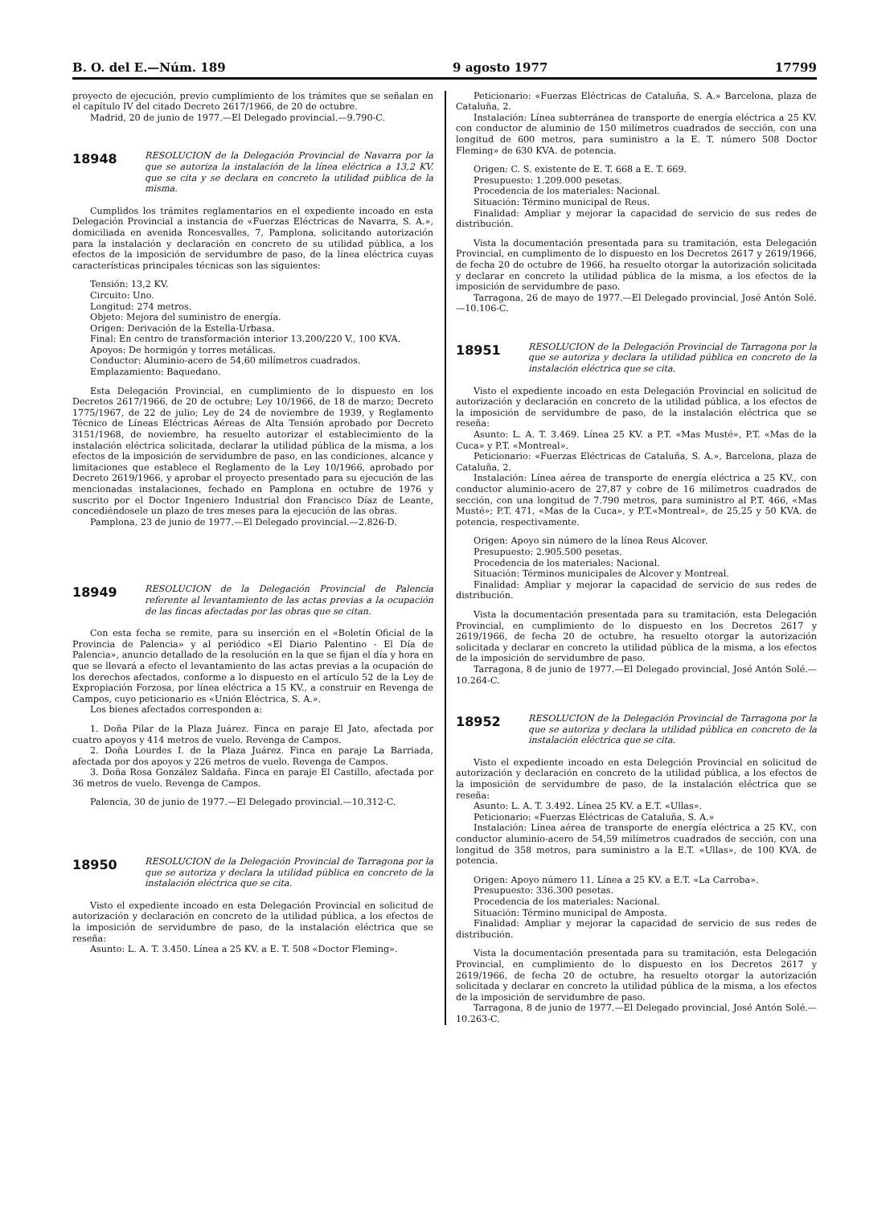B. O. del E.—Núm. 189 9 agosto 1977 17799
proyecto de ejecución, previo cumplimiento de los trámites que se señalan en el capítulo IV del citado Decreto 2617/1966, de 20 de octubre.
Madrid, 20 de junio de 1977.—El Delegado provincial.—9.790-C.
18948
RESOLUCION de la Delegación Provincial de Navarra por la que se autoriza la instalación de la línea eléctrica a 13,2 KV. que se cita y se declara en concreto la utilidad pública de la misma.
Cumplidos los trámites reglamentarios en el expediente incoado en esta Delegación Provincial a instancia de «Fuerzas Eléctricas de Navarra, S. A.», domiciliada en avenida Roncesvalles, 7, Pamplona, solicitando autorización para la instalación y declaración en concreto de su utilidad pública, a los efectos de la imposición de servidumbre de paso, de la línea eléctrica cuyas características principales técnicas son las siguientes:
Tensión: 13,2 KV.
Circuito: Uno.
Longitud: 274 metros.
Objeto: Mejora del suministro de energía.
Origen: Derivación de la Estella-Urbasa.
Final: En centro de transformación interior 13.200/220 V., 100 KVA.
Apoyos: De hormigón y torres metálicas.
Conductor: Aluminio-acero de 54,60 milímetros cuadrados.
Emplazamiento: Baquedano.
Esta Delegación Provincial, en cumplimiento de lo dispuesto en los Decretos 2617/1966, de 20 de octubre; Ley 10/1966, de 18 de marzo; Decreto 1775/1967, de 22 de julio; Ley de 24 de noviembre de 1939, y Reglamento Técnico de Líneas Eléctricas Aéreas de Alta Tensión aprobado por Decreto 3151/1968, de noviembre, ha resuelto autorizar el establecimiento de la instalación eléctrica solicitada, declarar la utilidad pública de la misma, a los efectos de la imposición de servidumbre de paso, en las condiciones, alcance y limitaciones que establece el Reglamento de la Ley 10/1966, aprobado por Decreto 2619/1966, y aprobar el proyecto presentado para su ejecución de las mencionadas instalaciones, fechado en Pamplona en octubre de 1976 y suscrito por el Doctor Ingeniero Industrial don Francisco Díaz de Leante, concediéndosele un plazo de tres meses para la ejecución de las obras.
Pamplona, 23 de junio de 1977.—El Delegado provincial.—2.826-D.
18949
RESOLUCION de la Delegación Provincial de Palencia referente al levantamiento de las actas previas a la ocupación de las fincas afectadas por las obras que se citan.
Con esta fecha se remite, para su inserción en el «Boletín Oficial de la Provincia de Palencia» y al periódico «El Diario Palentino - El Día de Palencia», anuncio detallado de la resolución en la que se fijan el día y hora en que se llevará a efecto el levantamiento de las actas previas a la ocupación de los derechos afectados, conforme a lo dispuesto en el artículo 52 de la Ley de Expropiación Forzosa, por línea eléctrica a 15 KV., a construir en Revenga de Campos, cuyo peticionario es «Unión Eléctrica, S. A.».
Los bienes afectados corresponden a:
1. Doña Pilar de la Plaza Juárez. Finca en paraje El Jato, afectada por cuatro apoyos y 414 metros de vuelo. Revenga de Campos.
2. Doña Lourdes I. de la Plaza Juárez. Finca en paraje La Barriada, afectada por dos apoyos y 226 metros de vuelo. Revenga de Campos.
3. Doña Rosa González Saldaña. Finca en paraje El Castillo, afectada por 36 metros de vuelo. Revenga de Campos.
Palencia, 30 de junio de 1977.—El Delegado provincial.—10.312-C.
18950
RESOLUCION de la Delegación Provincial de Tarragona por la que se autoriza y declara la utilidad pública en concreto de la instalación eléctrica que se cita.
Visto el expediente incoado en esta Delegación Provincial en solicitud de autorización y declaración en concreto de la utilidad pública, a los efectos de la imposición de servidumbre de paso, de la instalación eléctrica que se reseña:
Asunto: L. A. T. 3.450. Línea a 25 KV. a E. T. 508 «Doctor Fleming».
Peticionario: «Fuerzas Eléctricas de Cataluña, S. A.» Barcelona, plaza de Cataluña, 2.
Instalación: Línea subterránea de transporte de energía eléctrica a 25 KV. con conductor de aluminio de 150 milímetros cuadrados de sección, con una longitud de 600 metros, para suministro a la E. T. número 508 Doctor Fleming» de 630 KVA. de potencia.
Origen: C. S. existente de E. T. 668 a E. T. 669.
Presupuesto: 1.209.000 pesetas.
Procedencia de los materiales: Nacional.
Situación: Término municipal de Reus.
Finalidad: Ampliar y mejorar la capacidad de servicio de sus redes de distribución.
Vista la documentación presentada para su tramitación, esta Delegación Provincial, en cumplimento de lo dispuesto en los Decretos 2617 y 2619/1966, de fecha 20 de octubre de 1966, ha resuelto otorgar la autorización solicitada y declarar en concreto la utilidad pública de la misma, a los efectos de la imposición de servidumbre de paso.
Tarragona, 26 de mayo de 1977.—El Delegado provincial, José Antón Solé.—10.106-C.
18951
RESOLUCION de la Delegación Provincial de Tarragona por la que se autoriza y declara la utilidad pública en concreto de la instalación eléctrica que se cita.
Visto el expediente incoado en esta Delegación Provincial en solicitud de autorización y declaración en concreto de la utilidad pública, a los efectos de la imposición de servidumbre de paso, de la instalación eléctrica que se reseña:
Asunto: L. A. T. 3.469. Línea 25 KV. a P.T. «Mas Musté», P.T. «Mas de la Cuca» y P.T. «Montreal».
Peticionario: «Fuerzas Eléctricas de Cataluña, S. A.», Barcelona, plaza de Cataluña, 2.
Instalación: Línea aérea de transporte de energía eléctrica a 25 KV., con conductor aluminio-acero de 27,87 y cobre de 16 milímetros cuadrados de sección, con una longitud de 7.790 metros, para suministro al P.T. 466, «Mas Musté»; P.T. 471, «Mas de la Cuca», y P.T.«Montreal», de 25,25 y 50 KVA. de potencia, respectivamente.
Origen: Apoyo sin número de la línea Reus Alcover.
Presupuesto: 2.905.500 pesetas.
Procedencia de los materiales: Nacional.
Situación: Términos municipales de Alcover y Montreal.
Finalidad: Ampliar y mejorar la capacidad de servicio de sus redes de distribución.
Vista la documentación presentada para su tramitación, esta Delegación Provincial, en cumplimiento de lo dispuesto en los Decretos 2617 y 2619/1966, de fecha 20 de octubre, ha resuelto otorgar la autorización solicitada y declarar en concreto la utilidad pública de la misma, a los efectos de la imposición de servidumbre de paso.
Tarragona, 8 de junio de 1977.—El Delegado provincial, José Antón Solé.—10.264-C.
18952
RESOLUCION de la Delegación Provincial de Tarragona por la que se autoriza y declara la utilidad pública en concreto de la instalación eléctrica que se cita.
Visto el expediente incoado en esta Delegción Provincial en solicitud de autorización y declaración en concreto de la utilidad pública, a los efectos de la imposición de servidumbre de paso, de la instalación eléctrica que se reseña:
Asunto: L. A. T. 3.492. Línea 25 KV. a E.T. «Ullas».
Peticionario: «Fuerzas Eléctricas de Cataluña, S. A.»
Instalación: Línea aérea de transporte de energía eléctrica a 25 KV., con conductor aluminio-acero de 54,59 milímetros cuadrados de sección, con una longitud de 358 metros, para suministro a la E.T. «Ullas», de 100 KVA. de potencia.
Origen: Apoyo número 11. Línea a 25 KV. a E.T. «La Carroba».
Presupuesto: 336.300 pesetas.
Procedencia de los materiales: Nacional.
Situación: Término municipal de Amposta.
Finalidad: Ampliar y mejorar la capacidad de servicio de sus redes de distribución.
Vista la documentación presentada para su tramitación, esta Delegación Provincial, en cumplimiento de lo dispuesto en los Decretos 2617 y 2619/1966, de fecha 20 de octubre, ha resuelto otorgar la autorización solicitada y declarar en concreto la utilidad pública de la misma, a los efectos de la imposición de servidumbre de paso.
Tarragona, 8 de junio de 1977.—El Delegado provincial, José Antón Solé.—10.263-C.